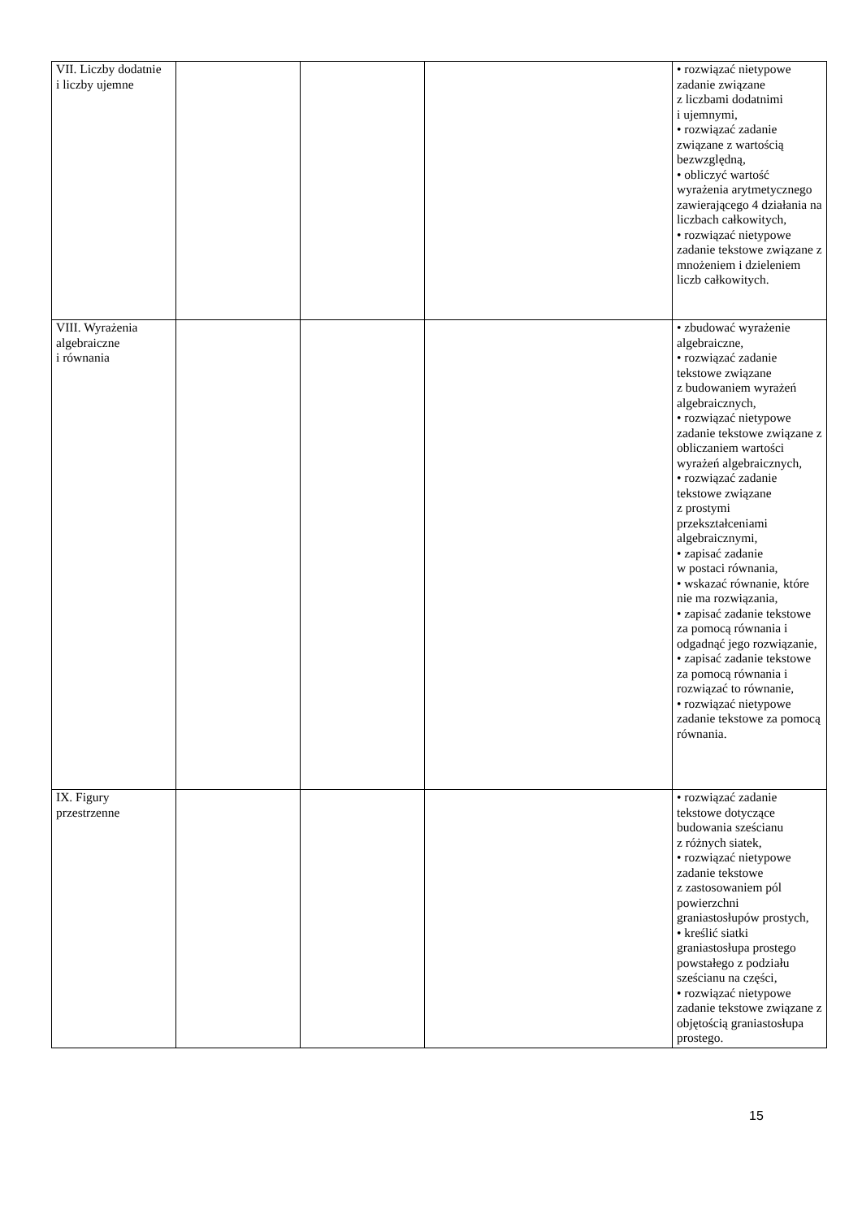| VII. Liczby dodatnie i liczby ujemne | | | | • rozwiązać nietypowe zadanie związane z liczbami dodatnimi i ujemnymi, • rozwiązać zadanie związane z wartością bezwzględną, • obliczyć wartość wyrażenia arytmetycznego zawierającego 4 działania na liczbach całkowitych, • rozwiązać nietypowe zadanie tekstowe związane z mnożeniem i dzieleniem liczb całkowitych. |
| VIII. Wyrażenia algebraiczne i równania | | | | • zbudować wyrażenie algebraiczne, • rozwiązać zadanie tekstowe związane z budowaniem wyrażeń algebraicznych, • rozwiązać nietypowe zadanie tekstowe związane z obliczaniem wartości wyrażeń algebraicznych, • rozwiązać zadanie tekstowe związane z prostymi przekształceniami algebraicznymi, • zapisać zadanie w postaci równania, • wskazać równanie, które nie ma rozwiązania, • zapisać zadanie tekstowe za pomocą równania i odgadnąć jego rozwiązanie, • zapisać zadanie tekstowe za pomocą równania i rozwiązać to równanie, • rozwiązać nietypowe zadanie tekstowe za pomocą równania. |
| IX. Figury przestrzenne | | | | • rozwiązać zadanie tekstowe dotyczące budowania sześcianu z różnych siatek, • rozwiązać nietypowe zadanie tekstowe z zastosowaniem pól powierzchni graniastosłupów prostych, • kreślić siatki graniastosłupa prostego powstałego z podziału sześcianu na części, • rozwiązać nietypowe zadanie tekstowe związane z objętością graniastosłupa prostego. |
15